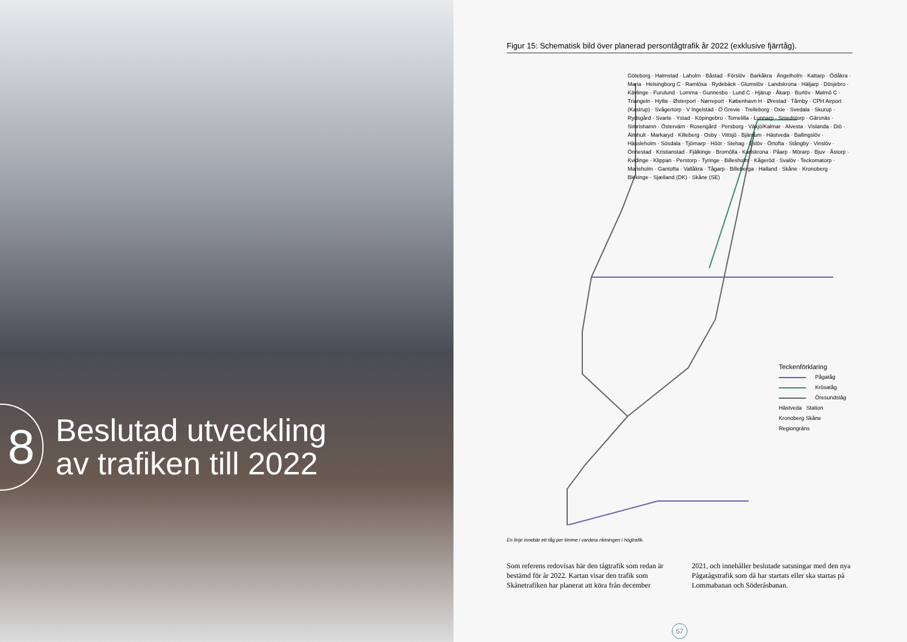8
Beslutad utveckling
av trafiken till 2022
Figur 15: Schematisk bild över planerad persontågtrafik år 2022 (exklusive fjärrtåg).
Göteborg · Halmstad · Laholm · Båstad · Förslöv · Barkåkra · Ängelholm · Kattarp · Ödåkra · Maria · Helsingborg C · Ramlösa · Rydebäck · Glumslöv · Landskrona · Häljarp · Dösjebro · Kävlinge · Furulund · Lomma · Gunnesbo · Lund C · Hjärup · Åkarp · Burlöv · Malmö C · Triangeln · Hyllie · Østerport · Nørreport · København H · Ørestad · Tårnby · CPH Airport (Kastrup) · Svågertorp · V Ingelstad · Ö Grevie · Trelleborg · Oxie · Svedala · Skurup · Rydsgård · Svarte · Ystad · Köpingebro · Tomelilla · Lunnarp · Smedstorp · Gärsnäs · Simrishamn · Östervärn · Rosengård · Persborg · Växjö/Kalmar · Alvesta · Vislanda · Diö · Älmhult · Markaryd · Killeberg · Osby · Vittsjö · Bjärnum · Hästveda · Ballingslöv · Hässleholm · Sösdala · Tjörnarp · Höör · Stehag · Eslöv · Örtofta · Stångby · Vinslöv · Önnestad · Kristianstad · Fjälkinge · Bromölla · Karlskrona · Påarp · Mörarp · Bjuv · Åstorp · Kvidinge · Klippan · Perstorp · Tyringe · Billesholm · Kågeröd · Svalöv · Teckomatorp · Marieholm · Gantofta · Vallåkra · Tågarp · Billeberga · Halland · Skåne · Kronoberg · Blekinge · Sjælland (DK) · Skåne (SE)
Teckenförklaring
Pågatåg
Krösatåg
Öresundståg
Hästveda Station
Kronoberg Skåne Regiongräns
En linje innebär ett tåg per timme i vardera riktningen i högtrafik.
Som referens redovisas här den tågtrafik som redan är bestämd för år 2022. Kartan visar den trafik som Skånetrafiken har planerat att köra från december
2021, och innehåller beslutade satsningar med den nya Pågatågstrafik som då har startats eller ska startas på Lommabanan och Söderåsbanan.
57